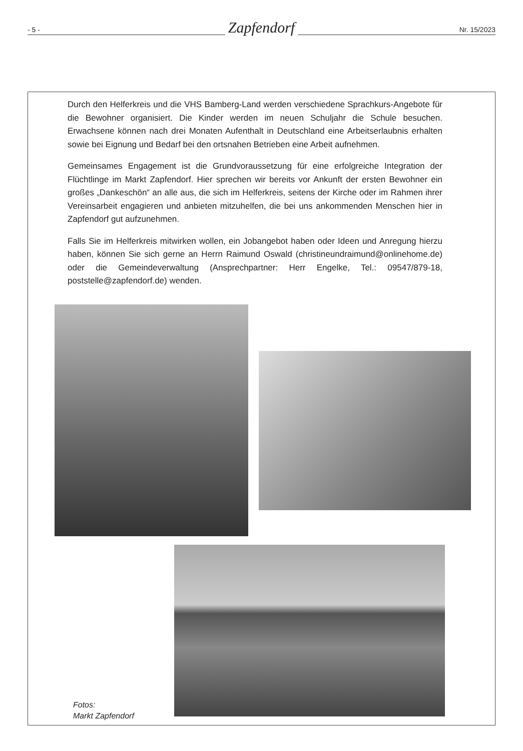- 5 -
Zapfendorf
Nr. 15/2023
Durch den Helferkreis und die VHS Bamberg-Land werden verschiedene Sprachkurs-Angebote für die Bewohner organisiert. Die Kinder werden im neuen Schuljahr die Schule besuchen. Erwachsene können nach drei Monaten Aufenthalt in Deutschland eine Arbeitserlaubnis erhalten sowie bei Eignung und Bedarf bei den ortsnahen Betrieben eine Arbeit aufnehmen.
Gemeinsames Engagement ist die Grundvoraussetzung für eine erfolgreiche Integration der Flüchtlinge im Markt Zapfendorf. Hier sprechen wir bereits vor Ankunft der ersten Bewohner ein großes „Dankeschön“ an alle aus, die sich im Helferkreis, seitens der Kirche oder im Rahmen ihrer Vereinsarbeit engagieren und anbieten mitzuhelfen, die bei uns ankommenden Menschen hier in Zapfendorf gut aufzunehmen.
Falls Sie im Helferkreis mitwirken wollen, ein Jobangebot haben oder Ideen und Anregung hierzu haben, können Sie sich gerne an Herrn Raimund Oswald (christineundraimund@onlinehome.de) oder die Gemeindeverwaltung (Ansprechpartner: Herr Engelke, Tel.: 09547/879-18, poststelle@zapfendorf.de) wenden.
Fotos:
Markt Zapfendorf